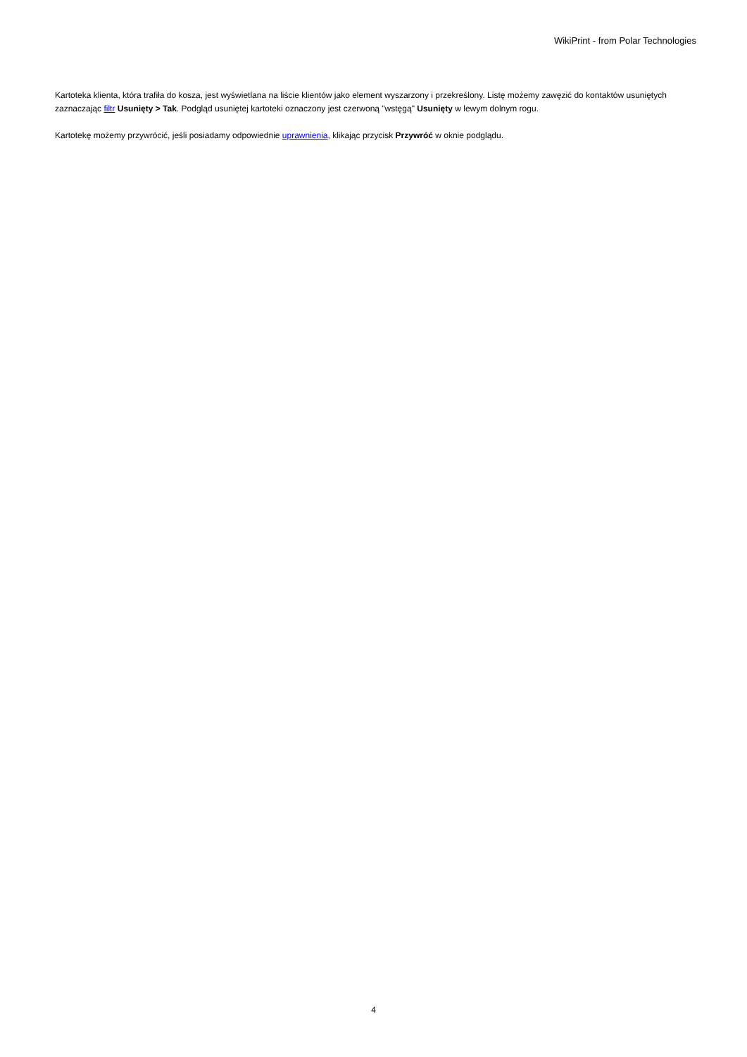WikiPrint - from Polar Technologies
Kartoteka klienta, która trafiła do kosza, jest wyświetlana na liście klientów jako element wyszarzony i przekreślony. Listę możemy zawęzić do kontaktów usuniętych zaznaczając filtr Usunięty > Tak. Podgląd usuniętej kartoteki oznaczony jest czerwoną "wstęgą" Usunięty w lewym dolnym rogu.
Kartotekę możemy przywrócić, jeśli posiadamy odpowiednie uprawnienia, klikając przycisk Przywróć w oknie podglądu.
4